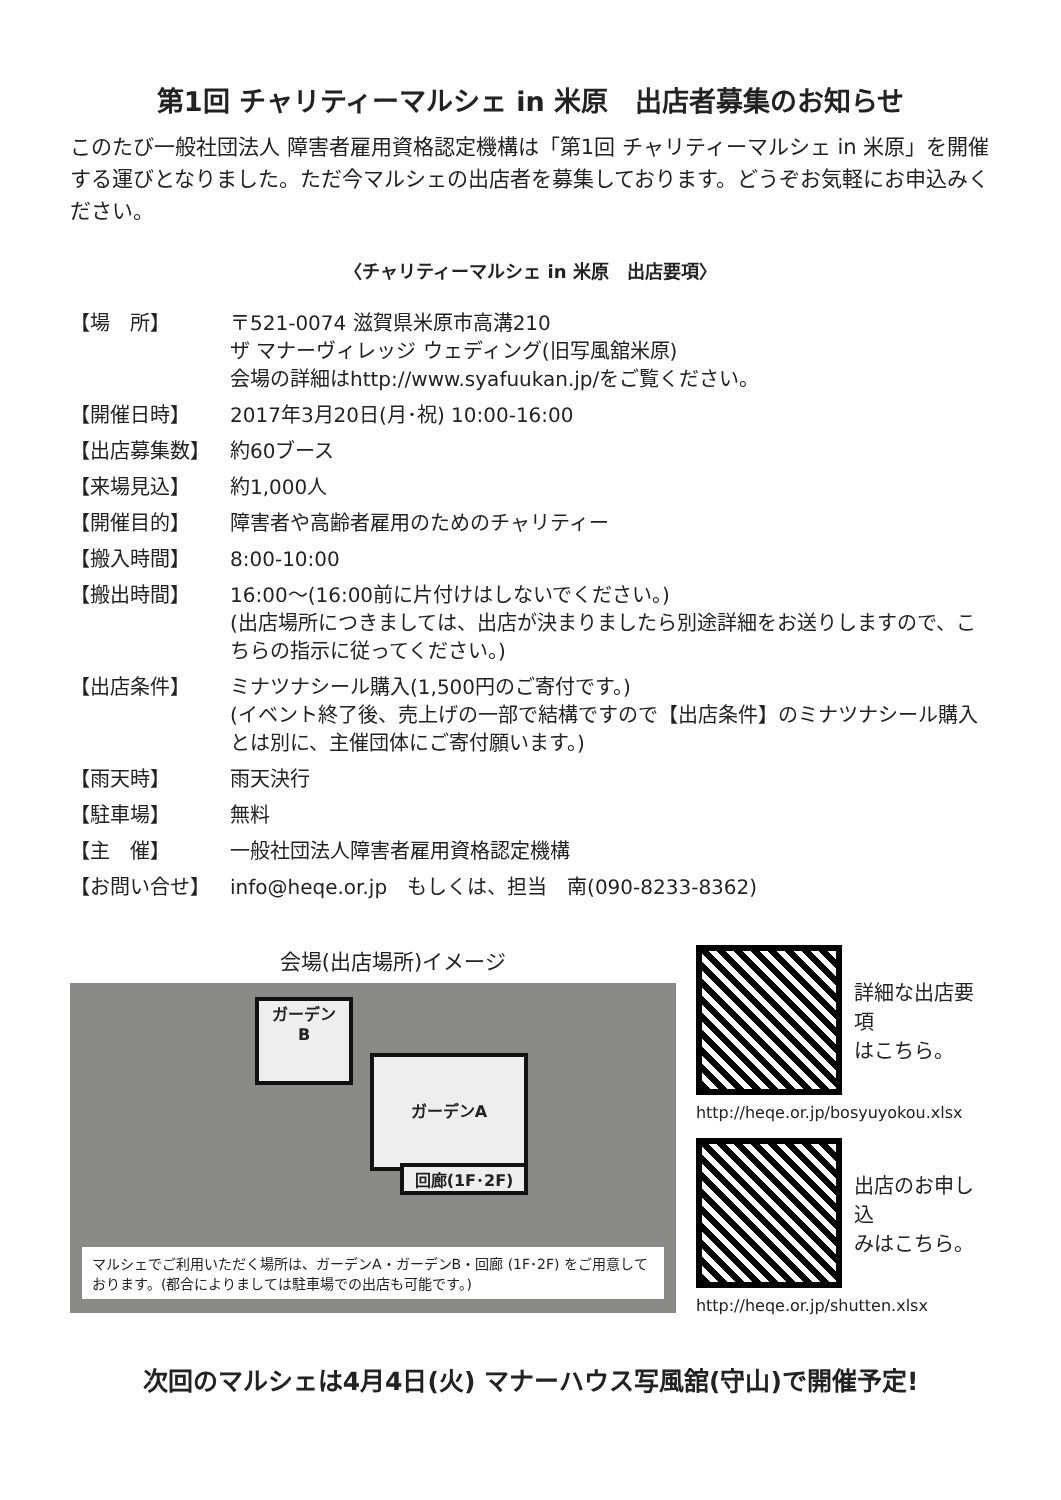第1回 チャリティーマルシェ in 米原　出店者募集のお知らせ
このたび一般社団法人 障害者雇用資格認定機構は「第1回 チャリティーマルシェ in 米原」を開催する運びとなりました。ただ今マルシェの出店者を募集しております。どうぞお気軽にお申込みください。
〈チャリティーマルシェ in 米原　出店要項〉
| 【場 所】 | 〒521-0074 滋賀県米原市高溝210 ザ マナーヴィレッジ ウェディング(旧写風舘米原) 会場の詳細はhttp://www.syafuukan.jp/をご覧ください。 |
| 【開催日時】 | 2017年3月20日(月･祝) 10:00-16:00 |
| 【出店募集数】 | 約60ブース |
| 【来場見込】 | 約1,000人 |
| 【開催目的】 | 障害者や高齢者雇用のためのチャリティー |
| 【搬入時間】 | 8:00-10:00 |
| 【搬出時間】 | 16:00～(16:00前に片付けはしないでください。) (出店場所につきましては、出店が決まりましたら別途詳細をお送りしますので、こちらの指示に従ってください。) |
| 【出店条件】 | ミナツナシール購入(1,500円のご寄付です。) (イベント終了後、売上げの一部で結構ですので【出店条件】のミナツナシール購入とは別に、主催団体にご寄付願います。) |
| 【雨天時】 | 雨天決行 |
| 【駐車場】 | 無料 |
| 【主 催】 | 一般社団法人障害者雇用資格認定機構 |
| 【お問い合せ】 | info@heqe.or.jp もしくは、担当 南(090-8233-8362) |
会場(出店場所)イメージ
ガーデン
B
ガーデンA
回廊(1F･2F)
マルシェでご利用いただく場所は、ガーデンA・ガーデンB・回廊 (1F･2F) をご用意しております。(都合によりましては駐車場での出店も可能です。)
詳細な出店要項
はこちら。
http://heqe.or.jp/bosyuyokou.xlsx
出店のお申し込
みはこちら。
http://heqe.or.jp/shutten.xlsx
次回のマルシェは4月4日(火) マナーハウス写風舘(守山)で開催予定!